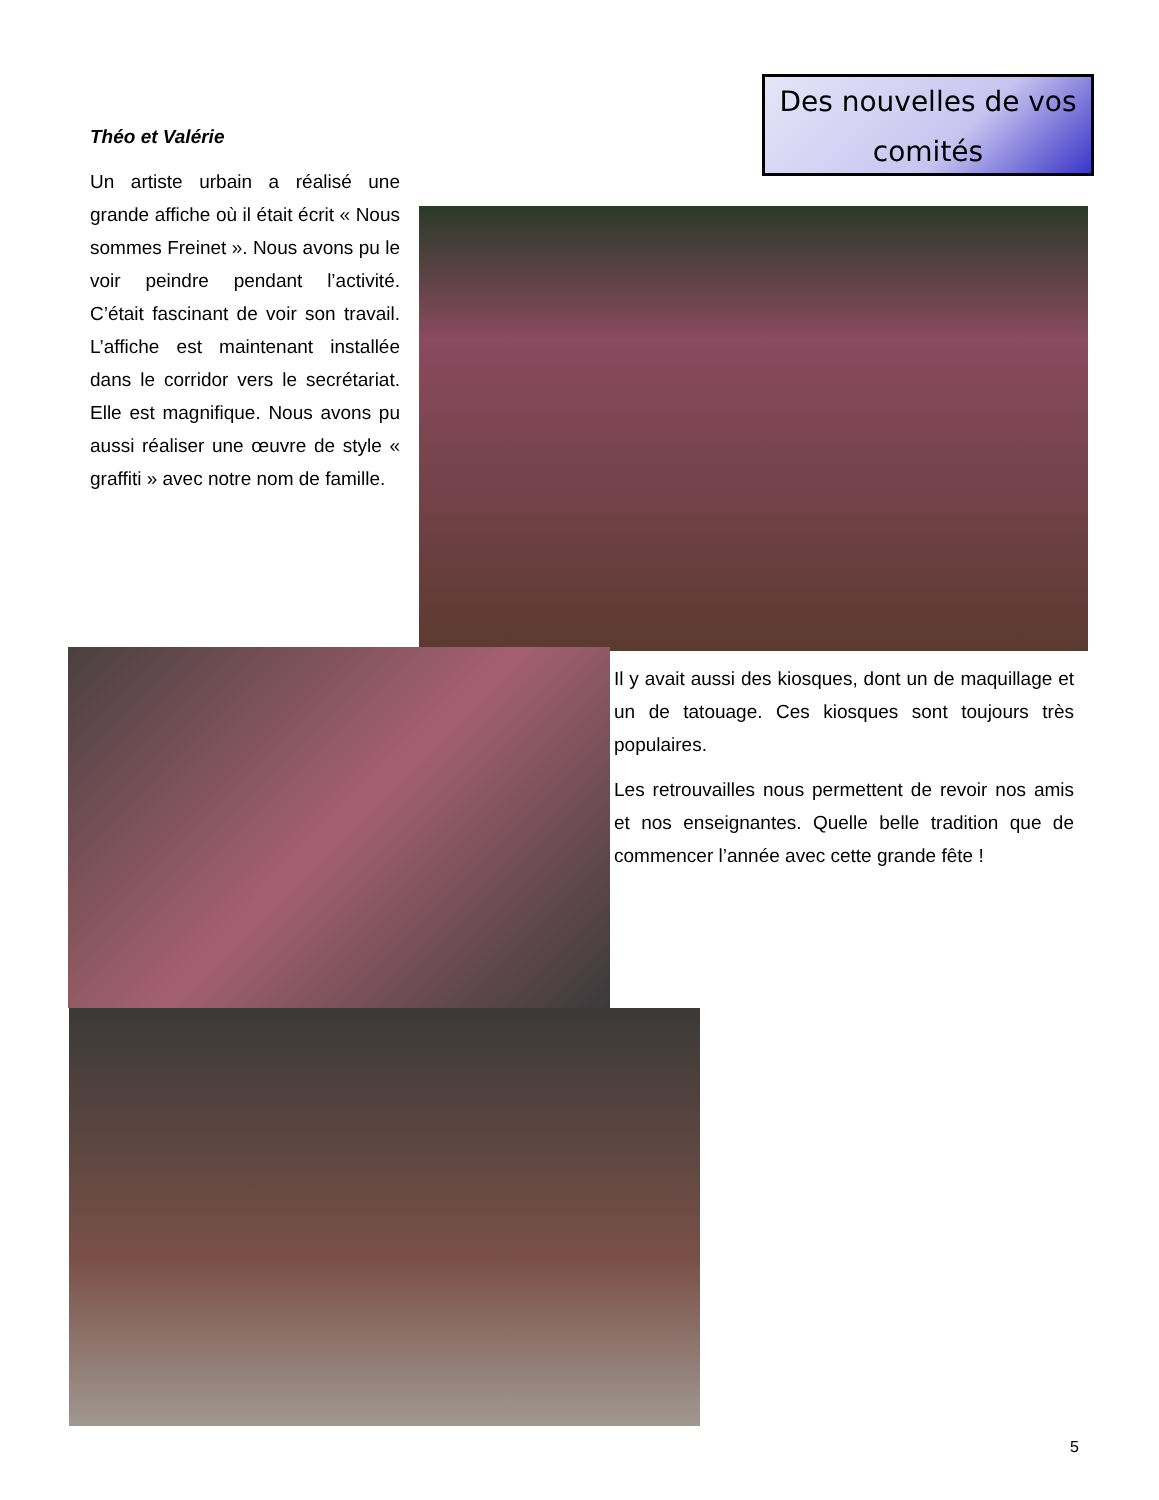Des nouvelles de vos comités
Théo et Valérie
Un artiste urbain a réalisé une grande affiche où il était écrit « Nous sommes Freinet ». Nous avons pu le voir peindre pendant l’activité. C’était fascinant de voir son travail. L’affiche est maintenant installée dans le corridor vers le secrétariat. Elle est magnifique. Nous avons pu aussi réaliser une œuvre de style « graffiti » avec notre nom de famille.
Il y avait aussi des kiosques, dont un de maquillage et un de tatouage. Ces kiosques sont toujours très populaires.
Les retrouvailles nous permettent de revoir nos amis et nos enseignantes. Quelle belle tradition que de commencer l’année avec cette grande fête !
5